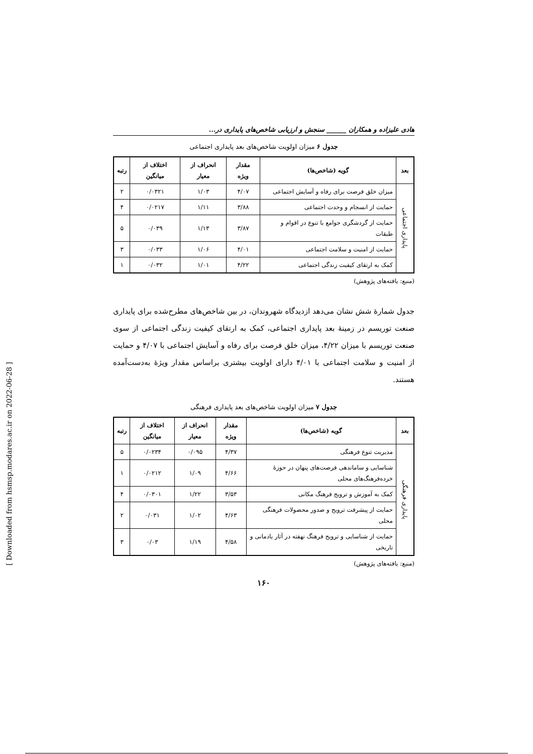هادی علیزاده و همکاران ______ سنجش و ارزیابی شاخص‌های پایداری در...
جدول ۶ میزان اولویت شاخص‌های بعد پایداری اجتماعی
| بعد | گویه (شاخص‌ها) | مقدار ویژه | انحراف از معیار | اختلاف از میانگین | رتبه |
| --- | --- | --- | --- | --- | --- |
| پایداری اجتماعی | میزان خلق فرصت برای رفاه و آسایش اجتماعی | ۴/۰۷ | ۱/۰۳ | ۰/۰۳۲۱ | ۲ |
| | حمایت از انسجام و وحدت اجتماعی | ۳/۸۸ | ۱/۱۱ | ۰/۰۲۱۷ | ۴ |
| | حمایت از گردشگری جوامع با تنوع در اقوام و طبقات | ۳/۸۷ | ۱/۱۳ | ۰/۰۳۹ | ۵ |
| | حمایت از امنیت و سلامت اجتماعی | ۴/۰۱ | ۱/۰۶ | ۰/۰۳۳ | ۳ |
| | کمک به ارتقای کیفیت زندگی اجتماعی | ۴/۲۲ | ۱/۰۱ | ۰/۰۳۲ | ۱ |
(منبع: یافته‌های پژوهش)
جدول شمارهٔ شش نشان می‌دهد ازدیدگاه شهروندان، در بین شاخص‌های مطرح‌شده برای پایداری صنعت توریسم در زمینهٔ بعد پایداری اجتماعی، کمک به ارتقای کیفیت زندگی اجتماعی از سوی صنعت توریسم با میزان ۴/۲۲، میزان خلق فرصت برای رفاه و آسایش اجتماعی با ۴/۰۷ و حمایت از امنیت و سلامت اجتماعی با ۴/۰۱ دارای اولویت بیشتری براساس مقدار ویژهٔ به‌دست‌آمده هستند.
جدول ۷ میزان اولویت شاخص‌های بعد پایداری فرهنگی
| بعد | گویه (شاخص‌ها) | مقدار ویژه | انحراف از معیار | اختلاف از میانگین | رتبه |
| --- | --- | --- | --- | --- | --- |
| پایداری فرهنگی | مدیریت تنوع فرهنگی | ۴/۳۷ | ۰/۰۹۵ | ۰/۰۲۳۴ | ۵ |
| | شناسایی و ساماندهی فرصت‌های پنهان در حوزهٔ خرده‌فرهنگ‌های محلی | ۴/۶۶ | ۱/۰۹ | ۰/۰۲۱۲ | ۱ |
| | کمک به آموزش و ترویج فرهنگ مکانی | ۳/۵۳ | ۱/۲۲ | ۰/۰۳۰۱ | ۴ |
| | حمایت از پیشرفت ترویج و صدور محصولات فرهنگی محلی | ۴/۶۳ | ۱/۰۲ | ۰/۰۳۱ | ۲ |
| | حمایت از شناسایی و ترویج فرهنگ نهفته در آثار یادمانی و تاریخی | ۴/۵۸ | ۱/۱۹ | ۰/۰۳ | ۳ |
(منبع: یافته‌های پژوهش)
۱۶۰
[ Downloaded from hsmsp.modares.ac.ir on 2022-06-28 ]